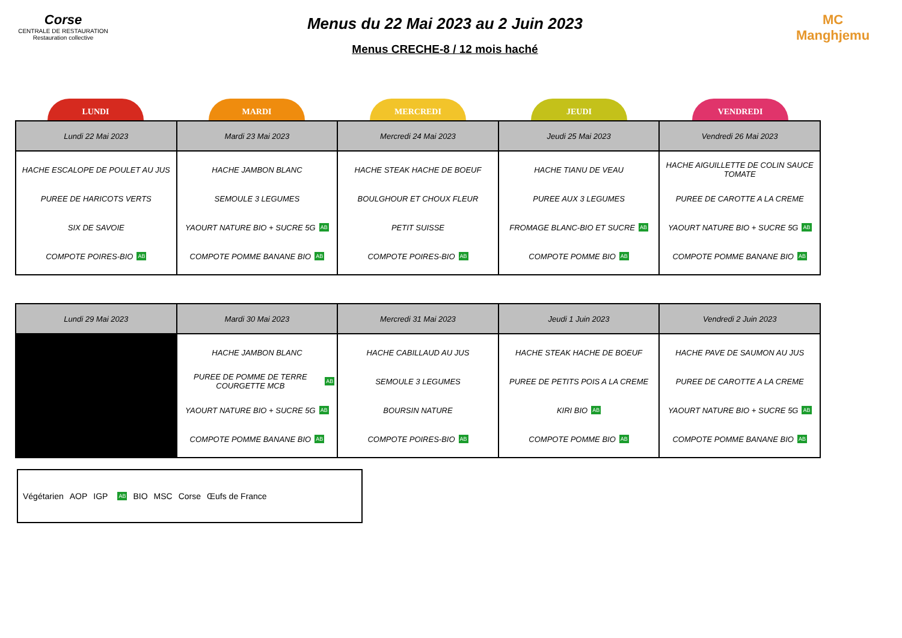Corse
CENTRALE DE RESTAURATION
Restauration collective
Menus du 22 Mai 2023 au 2 Juin 2023
Menus CRECHE-8 / 12 mois haché
MC
Manghjemu
LUNDI MARDI MERCREDI JEUDI VENDREDI
| Lundi 22 Mai 2023 | Mardi 23 Mai 2023 | Mercredi 24 Mai 2023 | Jeudi 25 Mai 2023 | Vendredi 26 Mai 2023 |
| --- | --- | --- | --- | --- |
| HACHE ESCALOPE DE POULET AU JUS PUREE DE HARICOTS VERTS SIX DE SAVOIE COMPOTE POIRES-BIO AB | HACHE JAMBON BLANC SEMOULE 3 LEGUMES YAOURT NATURE BIO + SUCRE 5G AB COMPOTE POMME BANANE BIO AB | HACHE STEAK HACHE DE BOEUF BOULGHOUR ET CHOUX FLEUR PETIT SUISSE COMPOTE POIRES-BIO AB | HACHE TIANU DE VEAU PUREE AUX 3 LEGUMES FROMAGE BLANC-BIO ET SUCRE AB COMPOTE POMME BIO AB | HACHE AIGUILLETTE DE COLIN SAUCE TOMATE PUREE DE CAROTTE A LA CREME YAOURT NATURE BIO + SUCRE 5G AB COMPOTE POMME BANANE BIO AB |
| Lundi 29 Mai 2023 | Mardi 30 Mai 2023 | Mercredi 31 Mai 2023 | Jeudi 1 Juin 2023 | Vendredi 2 Juin 2023 |
| --- | --- | --- | --- | --- |
| | HACHE JAMBON BLANC PUREE DE POMME DE TERRE COURGETTE MCB AB YAOURT NATURE BIO + SUCRE 5G AB COMPOTE POMME BANANE BIO AB | HACHE CABILLAUD AU JUS SEMOULE 3 LEGUMES BOURSIN NATURE COMPOTE POIRES-BIO AB | HACHE STEAK HACHE DE BOEUF PUREE DE PETITS POIS A LA CREME KIRI BIO AB COMPOTE POMME BIO AB | HACHE PAVE DE SAUMON AU JUS PUREE DE CAROTTE A LA CREME YAOURT NATURE BIO + SUCRE 5G AB COMPOTE POMME BANANE BIO AB |
Végétarien AOP IGP AB BIO MSC Corse Œufs de France